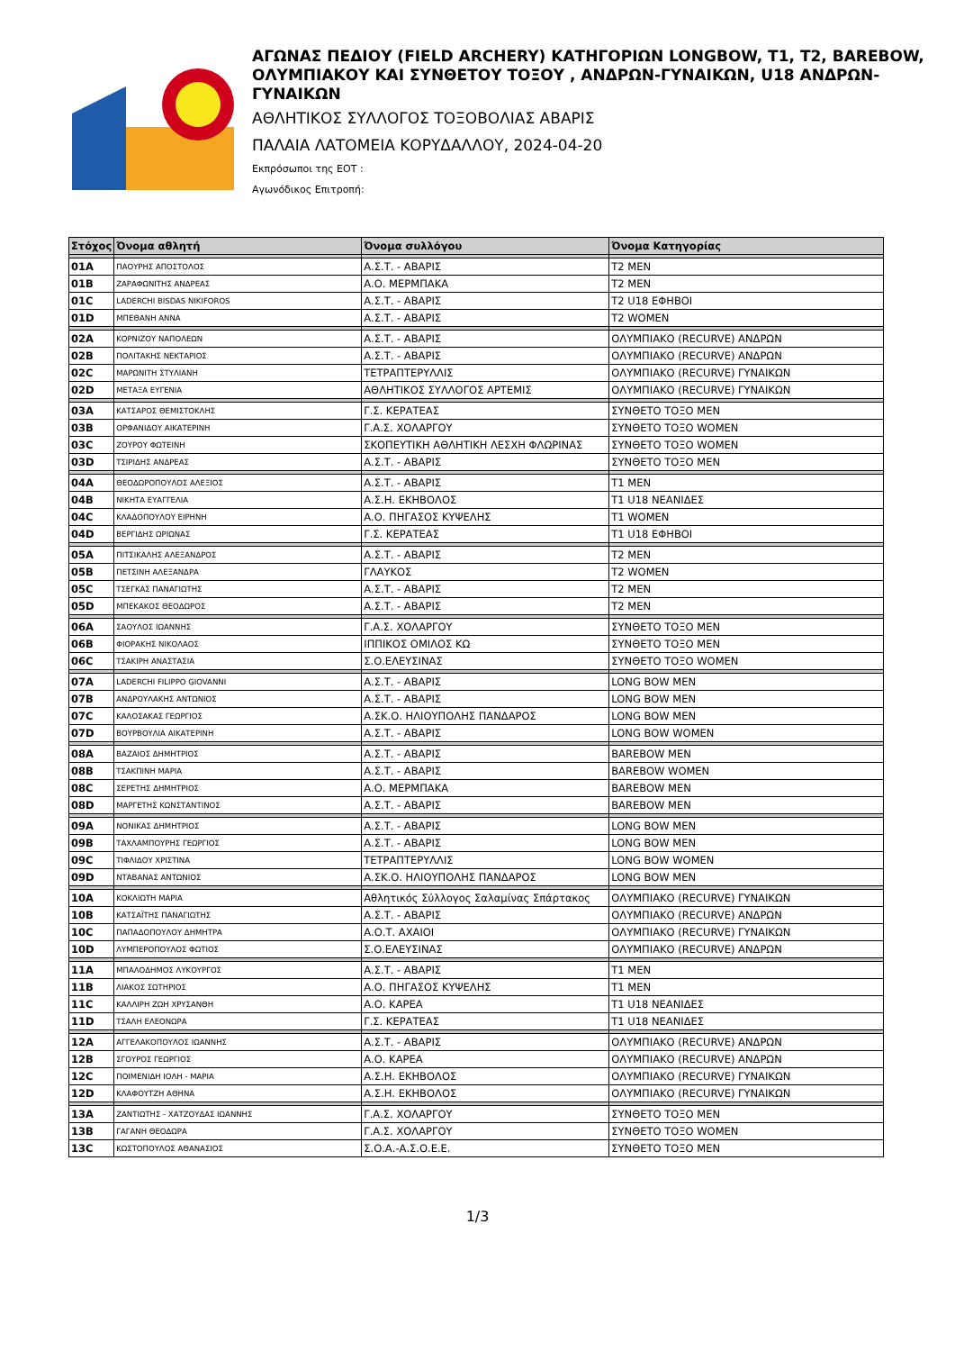ΑΓΩΝΑΣ ΠΕΔΙΟΥ (FIELD ARCHERY) ΚΑΤΗΓΟΡΙΩΝ LONGBOW, T1, T2, BAREBOW, ΟΛΥΜΠΙΑΚΟΥ ΚΑΙ ΣΥΝΘΕΤΟΥ ΤΟΞΟΥ , ΑΝΔΡΩΝ-ΓΥΝΑΙΚΩΝ, U18 ΑΝΔΡΩΝ-ΓΥΝΑΙΚΩΝ
ΑΘΛΗΤΙΚΟΣ ΣΥΛΛΟΓΟΣ ΤΟΞΟΒΟΛΙΑΣ ΑΒΑΡΙΣ
ΠΑΛΑΙΑ ΛΑΤΟΜΕΙΑ ΚΟΡΥΔΑΛΛΟΥ, 2024-04-20
Εκπρόσωποι της ΕΟΤ :
Αγωνόδικος Επιτροπή:
| Στόχος | Όνομα αθλητή | Όνομα συλλόγου | Όνομα Κατηγορίας |
| --- | --- | --- | --- |
| 01A | ΠΑΟΥΡΗΣ ΑΠΟΣΤΟΛΟΣ | Α.Σ.Τ. - ΑΒΑΡΙΣ | T2 MEN |
| 01B | ΖΑΡΑΦΩΝΙΤΗΣ ΑΝΔΡΕΑΣ | Α.Ο. ΜΕΡΜΠΑΚΑ | T2 MEN |
| 01C | LADERCHI BISDAS NIKIFOROS | Α.Σ.Τ. - ΑΒΑΡΙΣ | T2 U18 ΕΦΗΒΟΙ |
| 01D | ΜΠΕΘΑΝΗ ΑΝΝΑ | Α.Σ.Τ. - ΑΒΑΡΙΣ | T2 WOMEN |
| 02A | ΚΟΡΝΙΖΟΥ ΝΑΠΟΛΕΩΝ | Α.Σ.Τ. - ΑΒΑΡΙΣ | ΟΛΥΜΠΙΑΚΟ (RECURVE) ΑΝΔΡΩΝ |
| 02B | ΠΟΛΙΤΑΚΗΣ ΝΕΚΤΑΡΙΟΣ | Α.Σ.Τ. - ΑΒΑΡΙΣ | ΟΛΥΜΠΙΑΚΟ (RECURVE) ΑΝΔΡΩΝ |
| 02C | ΜΑΡΩΝΙΤΗ ΣΤΥΛΙΑΝΗ | ΤΕΤΡΑΠΤΕΡΥΛΛΙΣ | ΟΛΥΜΠΙΑΚΟ (RECURVE) ΓΥΝΑΙΚΩΝ |
| 02D | ΜΕΤΑΞΑ ΕΥΓΕΝΙΑ | ΑΘΛΗΤΙΚΟΣ ΣΥΛΛΟΓΟΣ ΑΡΤΕΜΙΣ | ΟΛΥΜΠΙΑΚΟ (RECURVE) ΓΥΝΑΙΚΩΝ |
| 03A | ΚΑΤΣΑΡΟΣ ΘΕΜΙΣΤΟΚΛΗΣ | Γ.Σ. ΚΕΡΑΤΕΑΣ | ΣΥΝΘΕΤΟ ΤΟΞΟ MEN |
| 03B | ΟΡΦΑΝΙΔΟΥ ΑΙΚΑΤΕΡΙΝΗ | Γ.Α.Σ. ΧΟΛΑΡΓΟΥ | ΣΥΝΘΕΤΟ ΤΟΞΟ WOMEN |
| 03C | ΖΟΥΡΟΥ ΦΩΤΕΙΝΗ | ΣΚΟΠΕΥΤΙΚΗ ΑΘΛΗΤΙΚΗ ΛΕΣΧΗ ΦΛΩΡΙΝΑΣ | ΣΥΝΘΕΤΟ ΤΟΞΟ WOMEN |
| 03D | ΤΣΙΡΙΔΗΣ ΑΝΔΡΕΑΣ | Α.Σ.Τ. - ΑΒΑΡΙΣ | ΣΥΝΘΕΤΟ ΤΟΞΟ MEN |
| 04A | ΘΕΟΔΩΡΟΠΟΥΛΟΣ ΑΛΕΞΙΟΣ | Α.Σ.Τ. - ΑΒΑΡΙΣ | T1 MEN |
| 04B | ΝΙΚΗΤΑ ΕΥΑΓΓΕΛΙΑ | Α.Σ.Η. ΕΚΗΒΟΛΟΣ | T1 U18 ΝΕΑΝΙΔΕΣ |
| 04C | ΚΛΑΔΟΠΟΥΛΟΥ ΕΙΡΗΝΗ | Α.Ο. ΠΗΓΑΣΟΣ ΚΥΨΕΛΗΣ | T1 WOMEN |
| 04D | ΒΕΡΓΙΔΗΣ ΩΡΙΩΝΑΣ | Γ.Σ. ΚΕΡΑΤΕΑΣ | T1 U18 ΕΦΗΒΟΙ |
| 05A | ΠΙΤΣΙΚΑΛΗΣ ΑΛΕΞΑΝΔΡΟΣ | Α.Σ.Τ. - ΑΒΑΡΙΣ | T2 MEN |
| 05B | ΠΕΤΣΙΝΗ ΑΛΕΞΑΝΔΡΑ | ΓΛΑΥΚΟΣ | T2 WOMEN |
| 05C | ΤΣΕΓΚΑΣ ΠΑΝΑΓΙΩΤΗΣ | Α.Σ.Τ. - ΑΒΑΡΙΣ | T2 MEN |
| 05D | ΜΠΕΚΑΚΟΣ ΘΕΟΔΩΡΟΣ | Α.Σ.Τ. - ΑΒΑΡΙΣ | T2 MEN |
| 06A | ΣΑΟΥΛΟΣ ΙΩΑΝΝΗΣ | Γ.Α.Σ. ΧΟΛΑΡΓΟΥ | ΣΥΝΘΕΤΟ ΤΟΞΟ MEN |
| 06B | ΦΙΟΡΑΚΗΣ ΝΙΚΟΛΑΟΣ | ΙΠΠΙΚΟΣ ΟΜΙΛΟΣ ΚΩ | ΣΥΝΘΕΤΟ ΤΟΞΟ MEN |
| 06C | ΤΣΑΚΙΡΗ ΑΝΑΣΤΑΣΙΑ | Σ.Ο.ΕΛΕΥΣΙΝΑΣ | ΣΥΝΘΕΤΟ ΤΟΞΟ WOMEN |
| 07A | LADERCHI FILIPPO GIOVANNI | Α.Σ.Τ. - ΑΒΑΡΙΣ | LONG BOW MEN |
| 07B | ΑΝΔΡΟΥΛΑΚΗΣ ΑΝΤΩΝΙΟΣ | Α.Σ.Τ. - ΑΒΑΡΙΣ | LONG BOW MEN |
| 07C | ΚΑΛΟΣΑΚΑΣ ΓΕΩΡΓΙΟΣ | Α.ΣΚ.Ο. ΗΛΙΟΥΠΟΛΗΣ ΠΑΝΔΑΡΟΣ | LONG BOW MEN |
| 07D | ΒΟΥΡΒΟΥΛΙΑ ΑΙΚΑΤΕΡΙΝΗ | Α.Σ.Τ. - ΑΒΑΡΙΣ | LONG BOW WOMEN |
| 08A | ΒΑΖΑΙΟΣ ΔΗΜΗΤΡΙΟΣ | Α.Σ.Τ. - ΑΒΑΡΙΣ | BAREBOW MEN |
| 08B | ΤΣΑΚΠΙΝΗ ΜΑΡΙΑ | Α.Σ.Τ. - ΑΒΑΡΙΣ | BAREBOW WOMEN |
| 08C | ΣΕΡΕΤΗΣ ΔΗΜΗΤΡΙΟΣ | Α.Ο. ΜΕΡΜΠΑΚΑ | BAREBOW MEN |
| 08D | ΜΑΡΓΕΤΗΣ ΚΩΝΣΤΑΝΤΙΝΟΣ | Α.Σ.Τ. - ΑΒΑΡΙΣ | BAREBOW MEN |
| 09A | ΝΟΝΙΚΑΣ ΔΗΜΗΤΡΙΟΣ | Α.Σ.Τ. - ΑΒΑΡΙΣ | LONG BOW MEN |
| 09B | ΤΑΧΛΑΜΠΟΥΡΗΣ ΓΕΩΡΓΙΟΣ | Α.Σ.Τ. - ΑΒΑΡΙΣ | LONG BOW MEN |
| 09C | ΤΙΦΛΙΔΟΥ ΧΡΙΣΤΙΝΑ | ΤΕΤΡΑΠΤΕΡΥΛΛΙΣ | LONG BOW WOMEN |
| 09D | ΝΤΑΒΑΝΑΣ ΑΝΤΩΝΙΟΣ | Α.ΣΚ.Ο. ΗΛΙΟΥΠΟΛΗΣ ΠΑΝΔΑΡΟΣ | LONG BOW MEN |
| 10A | ΚΟΚΛΙΩΤΗ ΜΑΡΙΑ | Αθλητικός Σύλλογος Σαλαμίνας Σπάρτακος | ΟΛΥΜΠΙΑΚΟ (RECURVE) ΓΥΝΑΙΚΩΝ |
| 10B | ΚΑΤΣΑΪΤΗΣ ΠΑΝΑΓΙΩΤΗΣ | Α.Σ.Τ. - ΑΒΑΡΙΣ | ΟΛΥΜΠΙΑΚΟ (RECURVE) ΑΝΔΡΩΝ |
| 10C | ΠΑΠΑΔΟΠΟΥΛΟΥ ΔΗΜΗΤΡΑ | Α.Ο.Τ. ΑΧΑΙΟΙ | ΟΛΥΜΠΙΑΚΟ (RECURVE) ΓΥΝΑΙΚΩΝ |
| 10D | ΛΥΜΠΕΡΟΠΟΥΛΟΣ ΦΩΤΙΟΣ | Σ.Ο.ΕΛΕΥΣΙΝΑΣ | ΟΛΥΜΠΙΑΚΟ (RECURVE) ΑΝΔΡΩΝ |
| 11A | ΜΠΑΛΟΔΗΜΟΣ ΛΥΚΟΥΡΓΟΣ | Α.Σ.Τ. - ΑΒΑΡΙΣ | T1 MEN |
| 11B | ΛΙΑΚΟΣ ΣΩΤΗΡΙΟΣ | Α.Ο. ΠΗΓΑΣΟΣ ΚΥΨΕΛΗΣ | T1 MEN |
| 11C | ΚΑΛΛΙΡΗ ΖΩΗ ΧΡΥΣΑΝΘΗ | Α.Ο. ΚΑΡΕΑ | T1 U18 ΝΕΑΝΙΔΕΣ |
| 11D | ΤΣΑΛΗ ΕΛΕΟΝΩΡΑ | Γ.Σ. ΚΕΡΑΤΕΑΣ | T1 U18 ΝΕΑΝΙΔΕΣ |
| 12A | ΑΓΓΕΛΑΚΟΠΟΥΛΟΣ ΙΩΑΝΝΗΣ | Α.Σ.Τ. - ΑΒΑΡΙΣ | ΟΛΥΜΠΙΑΚΟ (RECURVE) ΑΝΔΡΩΝ |
| 12B | ΣΓΟΥΡΟΣ ΓΕΩΡΓΙΟΣ | Α.Ο. ΚΑΡΕΑ | ΟΛΥΜΠΙΑΚΟ (RECURVE) ΑΝΔΡΩΝ |
| 12C | ΠΟΙΜΕΝΙΔΗ ΙΟΛΗ - ΜΑΡΙΑ | Α.Σ.Η. ΕΚΗΒΟΛΟΣ | ΟΛΥΜΠΙΑΚΟ (RECURVE) ΓΥΝΑΙΚΩΝ |
| 12D | ΚΛΑΦΟΥΤΖΗ ΑΘΗΝΑ | Α.Σ.Η. ΕΚΗΒΟΛΟΣ | ΟΛΥΜΠΙΑΚΟ (RECURVE) ΓΥΝΑΙΚΩΝ |
| 13A | ΖΑΝΤΙΩΤΗΣ - ΧΑΤΖΟΥΔΑΣ ΙΩΑΝΝΗΣ | Γ.Α.Σ. ΧΟΛΑΡΓΟΥ | ΣΥΝΘΕΤΟ ΤΟΞΟ MEN |
| 13B | ΓΑΓΑΝΗ ΘΕΟΔΩΡΑ | Γ.Α.Σ. ΧΟΛΑΡΓΟΥ | ΣΥΝΘΕΤΟ ΤΟΞΟ WOMEN |
| 13C | ΚΩΣΤΟΠΟΥΛΟΣ ΑΘΑΝΑΣΙΟΣ | Σ.Ο.Α.-Α.Σ.Ο.Ε.Ε. | ΣΥΝΘΕΤΟ ΤΟΞΟ MEN |
1/3